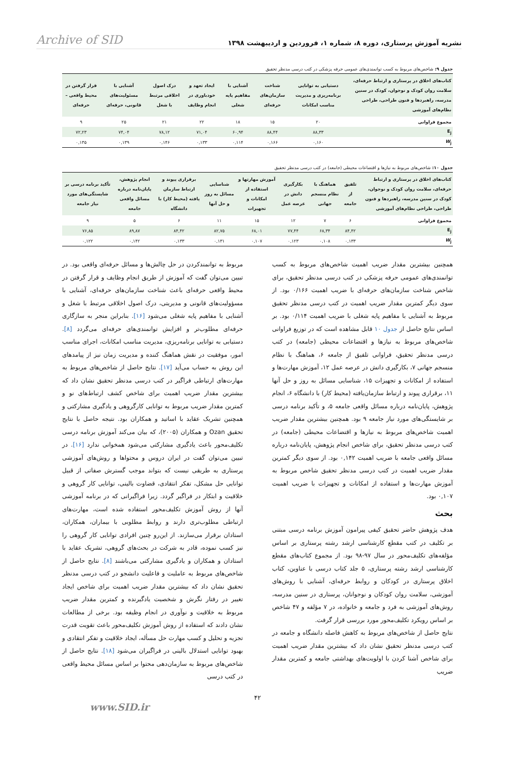نشریه آموزش پرستاری، دوره ۸، شماره ۱، فروردین و اردیبهشت ۱۳۹۸ Archive of SID
جدول ۹: شاخص‌های مربوط به کسب توانمندی‌های عمومی حرفه پزشکی در کتب درسی مدنظر تحقیق
| کتاب‌های اخلاق در پرستاری و ارتباط حرفه‌ای، سلامت روان کودک و نوجوان، کودک در سنین مدرسه، راهبردها و فنون طراحی، طراحی نظام‌های آموزشی | دستیابی به توانایی برنامه‌ریزی و مدیریت مناسب امکانات | شناخت سازمان‌های حرفه‌ای | آشنایی با مفاهیم پایه شغلی | ایجاد تعهد و خودباوری در انجام وظایف | درک اصول اخلاقی مرتبط با شغل | آشنایی با مسئولیت‌های قانونی، حرفه‌ای | قرار گرفتن در محیط واقعی – حرفه‌ای |
| --- | --- | --- | --- | --- | --- | --- | --- |
| مجموع فراوانی | ۲۰ | ۱۵ | ۱۸ | ۲۲ | ۲۱ | ۲۵ | ۹ |
| E<sub>j</sub> | ۸۸,۳۳ | ۸۸,۴۴ | ۶۰,۹۴ | ۷۱,۰۴ | ۷۸,۱۲ | ۷۴,۰۴ | ۷۲,۲۳ |
| W<sub>j</sub> | ۰,۱۶۰ | ۰,۱۶۶ | ۰,۱۱۴ | ۰,۱۳۳ | ۰,۱۴۶ | ۰,۱۳۹ | ۰,۱۳۵ |
جدول ۱۰: شاخص‌های مربوط به نیازها و اقتضاعات محیطی (جامعه) در کتب درسی مدنظر تحقیق
| کتاب‌های اخلاق در پرستاری و ارتباط حرفه‌ای، سلامت روان کودک و نوجوان، کودک در سنین مدرسه، راهبردها و فنون طراحی، طراحی نظام‌های آموزشی | تلفیق از جامعه | هماهنگ با نظام منسجم جهانی | بکارگیری دانش در عرصه عمل | آموزش مهارتها و استفاده از امکانات و تجهیزات | شناسایی مسائل به روز و حل آنها | برقراری پیوند و ارتباط سازمان یافته (محیط کار) با دانشگاه | انجام پژوهش، پایان‌نامه درباره مسائل واقعی جامعه | تأکید برنامه درسی بر شایستگی‌های مورد نیاز جامعه |
| --- | --- | --- | --- | --- | --- | --- | --- | --- |
| مجموع فراوانی | ۶ | ۷ | ۱۲ | ۱۵ | ۱۱ | ۶ | ۵ | ۹ |
| E<sub>j</sub> | ۸۴,۴۲ | ۶۸,۳۴ | ۷۷,۴۴ | ۶۸,۰۱ | ۸۲,۷۵ | ۸۴,۴۲ | ۸۹,۸۷ | ۷۶,۸۵ |
| W<sub>j</sub> | ۰,۱۳۳ | ۰,۱۰۸ | ۰,۱۲۳ | ۰,۱۰۷ | ۰,۱۳۱ | ۰,۱۳۳ | ۰,۱۴۲ | ۰,۱۲۲ |
همچنین بیشترین مقدار ضریب اهمیت شاخص‌های مربوط به کسب توانمندی‌های عمومی حرفه پزشکی در کتب درسی مدنظر تحقیق، برای شاخص شناخت سازمان‌های حرفه‌ای با ضریب اهمیت ۰/۱۶۶ بود. از سوی دیگر کمترین مقدار ضریب اهمیت در کتب درسی مدنظر تحقیق مربوط به آشنایی با مفاهیم پایه شغلی با ضریب اهمیت ۰/۱۱۴ بود. بر اساس نتایج حاصل از جدول ۱۰ قابل مشاهده است که در توزیع فراوانی شاخص‌های مربوط به نیازها و اقتضاعات محیطی (جامعه) در کتب درسی مدنظر تحقیق، فراوانی تلفیق از جامعه ۶، هماهنگ با نظام منسجم جهانی ۷، بکارگیری دانش در عرصه عمل ۱۲، آموزش مهارت‌ها و استفاده از امکانات و تجهیزات ۱۵، شناسایی مسائل به روز و حل آنها ۱۱، برقراری پیوند و ارتباط سازمان‌یافته (محیط کار) با دانشگاه ۶، انجام پژوهش، پایان‌نامه درباره مسائل واقعی جامعه ۵، و تأکید برنامه درسی بر شایستگی‌های مورد نیاز جامعه ۹ بود. همچنین بیشترین مقدار ضریب اهمیت شاخص‌های مربوط به نیازها و اقتضاعات محیطی (جامعه) در کتب درسی مدنظر تحقیق، برای شاخص انجام پژوهش، پایان‌نامه درباره مسائل واقعی جامعه با ضریب اهمیت ۰,۱۴۲ بود. از سوی دیگر کمترین مقدار ضریب اهمیت در کتب درسی مدنظر تحقیق شاخص مربوط به آموزش مهارت‌ها و استفاده از امکانات و تجهیزات با ضریب اهمیت ۰,۱۰۷ بود.
بحث
هدف پژوهش حاضر تحقیق کیفی پیرامون آموزش برنامه درسی مبتنی بر تکلیف در کتب مقطع کارشناسی ارشد رشته پرستاری بر اساس مؤلفه‌های تکلیف‌محور در سال ۹۷-۹۸ بود. از مجموع کتاب‌های مقطع کارشناسی ارشد رشته پرستاری، ۵ جلد کتاب درسی با عناوین، کتاب اخلاق پرستاری در کودکان و روابط حرفه‌ای، آشنایی با روش‌های آموزشی، سلامت روان کودکان و نوجوانان، پرستاری در سنین مدرسه، روش‌های آموزشی به فرد و جامعه و خانواده، در ۷ مؤلفه و ۴۷ شاخص بر اساس رویکرد تکلیف‌محور مورد بررسی قرار گرفت.
نتایج حاصل از شاخص‌های مربوط به کاهش فاصله دانشگاه و جامعه در کتب درسی مدنظر تحقیق نشان داد که بیشترین مقدار ضریب اهمیت برای شاخص آشنا کردن با اولویت‌های بهداشتی جامعه و کمترین مقدار ضریب
مربوط به توانمندکردن در حل چالش‌ها و مسائل حرفه‌ای واقعی بود. در تبیین می‌توان گفت که آموزش از طریق انجام وظایف و قرار گرفتن در محیط واقعی حرفه‌ای باعث شناخت سازمان‌های حرفه‌ای، آشنایی با مسؤولیت‌های قانونی و مدیریتی، درک اصول اخلاقی مرتبط با شغل و آشنایی با مفاهیم پایه شغلی می‌شود [۱۶]. بنابراین منجر به سازگاری حرفه‌ای مطلوب‌تر و افزایش توانمندی‌های حرفه‌ای می‌گردد [۸]. دستیابی به توانایی برنامه‌ریزی، مدیریت مناسب امکانات، اجرای مناسب امور، موفقیت در نقش هماهنگ کننده و مدیریت زمان نیز از پیامدهای این روش به حساب می‌آید [۱۷]. نتایج حاصل از شاخص‌های مربوط به مهارت‌های ارتباطی فراگیر در کتب درسی مدنظر تحقیق نشان داد که بیشترین مقدار ضریب اهمیت برای شاخص کشف ارتباط‌های نو و کمترین مقدار ضریب مربوط به توانایی کارگروهی و یادگیری مشارکتی و همچنین تشریک عقاید با اساتید و همکاران بود. نتیجه حاصل با نتایج تحقیق Ozan و همکاران (۲۰۰۵)، که بیان می‌کند آموزش برنامه درسی تکلیف‌محور باعث یادگیری مشارکتی می‌شود همخوانی ندارد [۱۶]. در تبیین می‌توان گفت در ایران دروس و محتواها و روش‌های آموزشی پرستاری به طریقی نیست که بتواند موجب گسترش صفاتی از قبیل توانایی حل مشکل، تفکر انتقادی، قضاوت بالینی، توانایی کار گروهی و خلاقیت و ابتکار در فراگیر گردد. زیرا فراگیرانی که در برنامه آموزشی آنها از روش آموزش تکلیف‌محور استفاده شده است، مهارت‌های ارتباطی مطلوب‌تری دارند و روابط مطلوبی با بیماران، همکاران، استادان برقرار می‌سازند. از این‌رو چنین افرادی توانایی کار گروهی را نیز کسب نموده، قادر به شرکت در بحث‌های گروهی، تشریک عقاید با استادان و همکاران و یادگیری مشارکتی می‌باشند [۸]. نتایج حاصل از شاخص‌های مربوط به عاملیت و فاعلیت دانشجو در کتب درسی مدنظر تحقیق نشان داد که بیشترین مقدار ضریب اهمیت برای شاخص ایجاد تغییر در رفتار نگرش و شخصیت یادگیرنده و کمترین مقدار ضریب مربوط به خلاقیت و نوآوری در انجام وظیفه بود. برخی از مطالعات نشان دادند که استفاده از روش آموزش تکلیف‌محور باعث تقویت قدرت تجزیه و تحلیل و کسب مهارت حل مسأله، ایجاد خلاقیت و تفکر انتقادی و بهبود توانایی استدلال بالینی در فراگیران می‌شود [۱۸]. نتایج حاصل از شاخص‌های مربوط به سازمان‌دهی محتوا بر اساس مسائل محیط واقعی در کتب درسی
۴۲
www.SID.ir